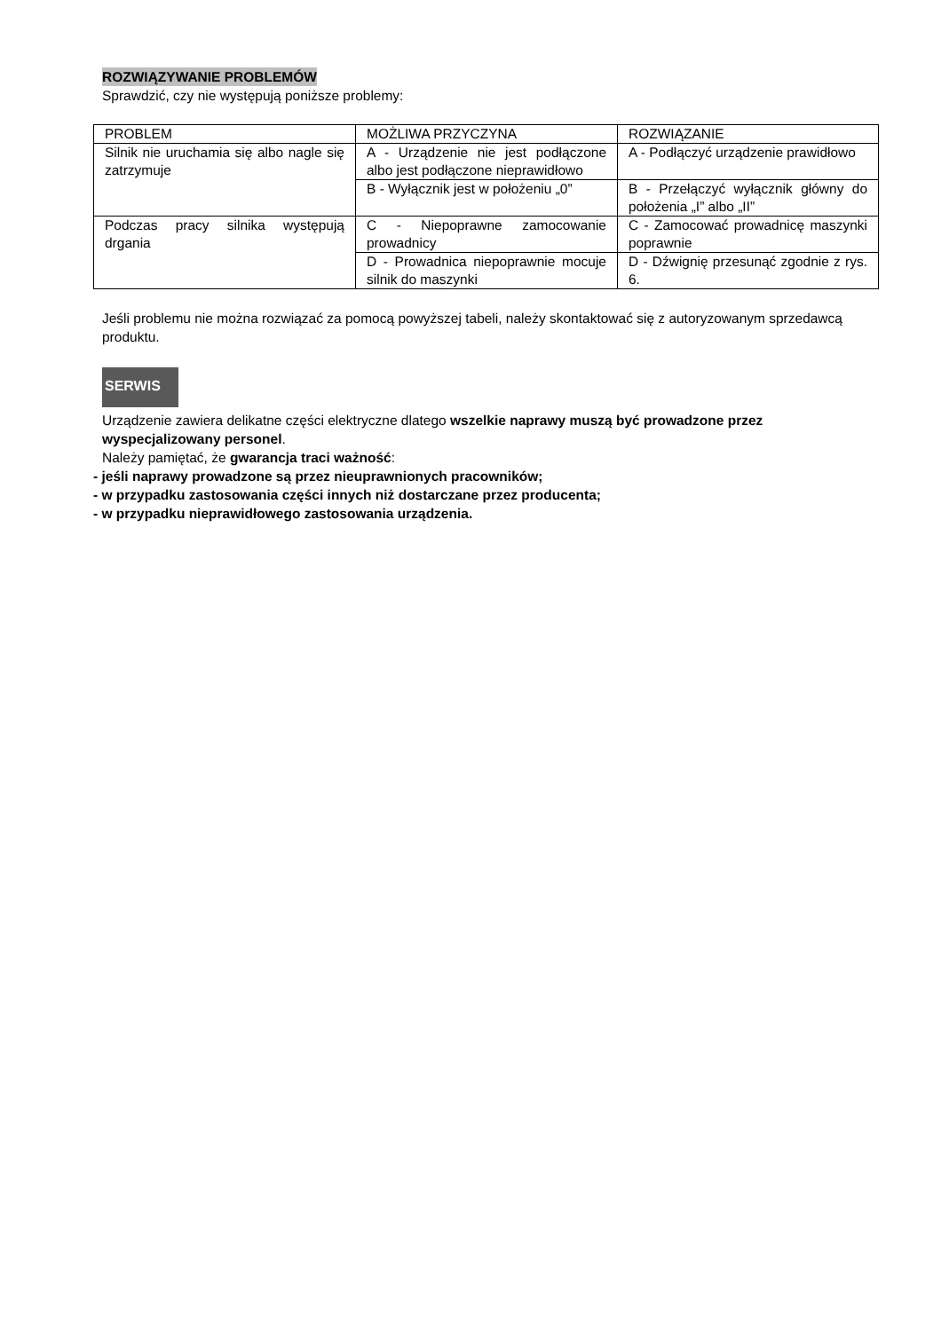ROZWIĄZYWANIE PROBLEMÓW
Sprawdzić, czy nie występują poniższe problemy:
| PROBLEM | MOŻLIWA PRZYCZYNA | ROZWIĄZANIE |
| Silnik nie uruchamia się albo nagle się zatrzymuje | A - Urządzenie nie jest podłączone albo jest podłączone nieprawidłowo | A - Podłączyć urządzenie prawidłowo |
| | B - Wyłącznik jest w położeniu „0” | B - Przełączyć wyłącznik główny do położenia „I” albo „II” |
| Podczas pracy silnika występują drgania | C - Niepoprawne zamocowanie prowadnicy | C - Zamocować prowadnicę maszynki poprawnie |
| | D - Prowadnica niepoprawnie mocuje silnik do maszynki | D - Dźwignię przesunąć zgodnie z rys. 6. |
Jeśli problemu nie można rozwiązać za pomocą powyższej tabeli, należy skontaktować się z autoryzowanym sprzedawcą produktu.
SERWIS
Urządzenie zawiera delikatne części elektryczne dlatego wszelkie naprawy muszą być prowadzone przez wyspecjalizowany personel.
Należy pamiętać, że gwarancja traci ważność:
- jeśli naprawy prowadzone są przez nieuprawnionych pracowników;
- w przypadku zastosowania części innych niż dostarczane przez producenta;
- w przypadku nieprawidłowego zastosowania urządzenia.